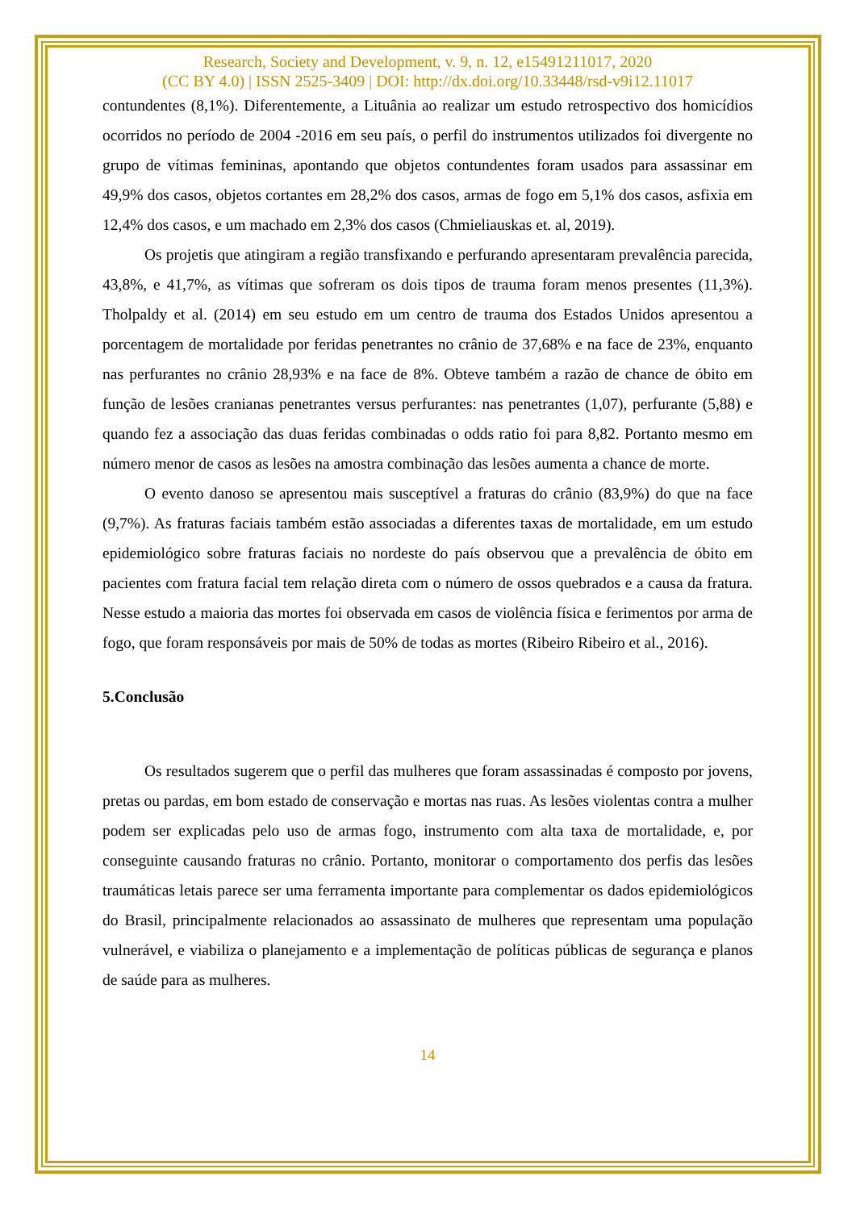Research, Society and Development, v. 9, n. 12, e15491211017, 2020
(CC BY 4.0) | ISSN 2525-3409 | DOI: http://dx.doi.org/10.33448/rsd-v9i12.11017
contundentes (8,1%). Diferentemente, a Lituânia ao realizar um estudo retrospectivo dos homicídios ocorridos no período de 2004 -2016 em seu país, o perfil do instrumentos utilizados foi divergente no grupo de vítimas femininas, apontando que objetos contundentes foram usados para assassinar em 49,9% dos casos, objetos cortantes em 28,2% dos casos, armas de fogo em 5,1% dos casos, asfixia em 12,4% dos casos, e um machado em 2,3% dos casos (Chmieliauskas et. al, 2019).
Os projetis que atingiram a região transfixando e perfurando apresentaram prevalência parecida, 43,8%, e 41,7%, as vítimas que sofreram os dois tipos de trauma foram menos presentes (11,3%). Tholpaldy et al. (2014) em seu estudo em um centro de trauma dos Estados Unidos apresentou a porcentagem de mortalidade por feridas penetrantes no crânio de 37,68% e na face de 23%, enquanto nas perfurantes no crânio 28,93% e na face de 8%. Obteve também a razão de chance de óbito em função de lesões cranianas penetrantes versus perfurantes: nas penetrantes (1,07), perfurante (5,88) e quando fez a associação das duas feridas combinadas o odds ratio foi para 8,82. Portanto mesmo em número menor de casos as lesões na amostra combinação das lesões aumenta a chance de morte.
O evento danoso se apresentou mais susceptível a fraturas do crânio (83,9%) do que na face (9,7%). As fraturas faciais também estão associadas a diferentes taxas de mortalidade, em um estudo epidemiológico sobre fraturas faciais no nordeste do país observou que a prevalência de óbito em pacientes com fratura facial tem relação direta com o número de ossos quebrados e a causa da fratura. Nesse estudo a maioria das mortes foi observada em casos de violência física e ferimentos por arma de fogo, que foram responsáveis por mais de 50% de todas as mortes (Ribeiro Ribeiro et al., 2016).
5.Conclusão
Os resultados sugerem que o perfil das mulheres que foram assassinadas é composto por jovens, pretas ou pardas, em bom estado de conservação e mortas nas ruas. As lesões violentas contra a mulher podem ser explicadas pelo uso de armas fogo, instrumento com alta taxa de mortalidade, e, por conseguinte causando fraturas no crânio. Portanto, monitorar o comportamento dos perfis das lesões traumáticas letais parece ser uma ferramenta importante para complementar os dados epidemiológicos do Brasil, principalmente relacionados ao assassinato de mulheres que representam uma população vulnerável, e viabiliza o planejamento e a implementação de políticas públicas de segurança e planos de saúde para as mulheres.
14